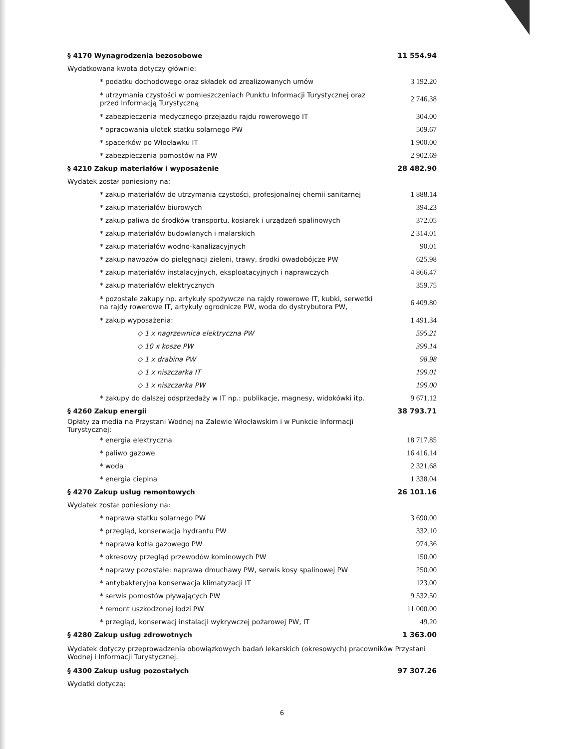| § 4170 Wynagrodzenia bezosobowe | 11 554.94 |
| Wydatkowana kwota dotyczy głównie: | |
| * podatku dochodowego oraz składek od zrealizowanych umów | 3 192.20 |
| * utrzymania czystości w pomieszczeniach Punktu Informacji Turystycznej oraz przed Informacją Turystyczną | 2 746.38 |
| * zabezpieczenia medycznego przejazdu rajdu rowerowego IT | 304.00 |
| * opracowania ulotek statku solarnego PW | 509.67 |
| * spacerków po Włocławku IT | 1 900.00 |
| * zabezpieczenia pomostów na PW | 2 902.69 |
| § 4210 Zakup materiałów i wyposażenie | 28 482.90 |
| Wydatek został poniesiony na: | |
| * zakup materiałów do utrzymania czystości, profesjonalnej chemii sanitarnej | 1 888.14 |
| * zakup materiałów biurowych | 394.23 |
| * zakup paliwa do środków transportu, kosiarek i urządzeń spalinowych | 372.05 |
| * zakup materiałów budowlanych i malarskich | 2 314.01 |
| * zakup materiałów wodno-kanalizacyjnych | 90.01 |
| * zakup nawozów do pielęgnacji zieleni, trawy, środki owadobójcze PW | 625.98 |
| * zakup materiałów instalacyjnych, eksploatacyjnych i naprawczych | 4 866.47 |
| * zakup materiałów elektrycznych | 359.75 |
| * pozostałe zakupy np. artykuły spożywcze na rajdy rowerowe IT, kubki, serwetki na rajdy rowerowe IT, artykuły ogrodnicze PW, woda do dystrybutora PW, | 6 409.80 |
| * zakup wyposażenia: | 1 491.34 |
| ◇ 1 x nagrzewnica elektryczna PW | 595.21 |
| ◇ 10 x kosze PW | 399.14 |
| ◇ 1 x drabina PW | 98.98 |
| ◇ 1 x niszczarka IT | 199.01 |
| ◇ 1 x niszczarka PW | 199.00 |
| * zakupy do dalszej odsprzedaży w IT np.: publikacje, magnesy, widokówki itp. | 9 671.12 |
| § 4260 Zakup energii | 38 793.71 |
| Opłaty za media na Przystani Wodnej na Zalewie Włocławskim i w Punkcie Informacji Turystycznej: | |
| * energia elektryczna | 18 717.85 |
| * paliwo gazowe | 16 416.14 |
| * woda | 2 321.68 |
| * energia cieplna | 1 338.04 |
| § 4270 Zakup usług remontowych | 26 101.16 |
| Wydatek został poniesiony na: | |
| * naprawa statku solarnego PW | 3 690.00 |
| * przegląd, konserwacja hydrantu PW | 332.10 |
| * naprawa kotła gazowego PW | 974.36 |
| * okresowy przegląd przewodów kominowych PW | 150.00 |
| * naprawy pozostałe: naprawa dmuchawy PW, serwis kosy spalinowej PW | 250.00 |
| * antybakteryjna konserwacja klimatyzacji IT | 123.00 |
| * serwis pomostów pływających PW | 9 532.50 |
| * remont uszkodzonej łodzi PW | 11 000.00 |
| * przegląd, konserwacj instalacji wykrywczej pożarowej PW, IT | 49.20 |
| § 4280 Zakup usług zdrowotnych | 1 363.00 |
| Wydatek dotyczy przeprowadzenia obowiązkowych badań lekarskich (okresowych) pracowników Przystani Wodnej i Informacji Turystycznej. | |
| § 4300 Zakup usług pozostałych | 97 307.26 |
| Wydatki dotyczą: | |
6